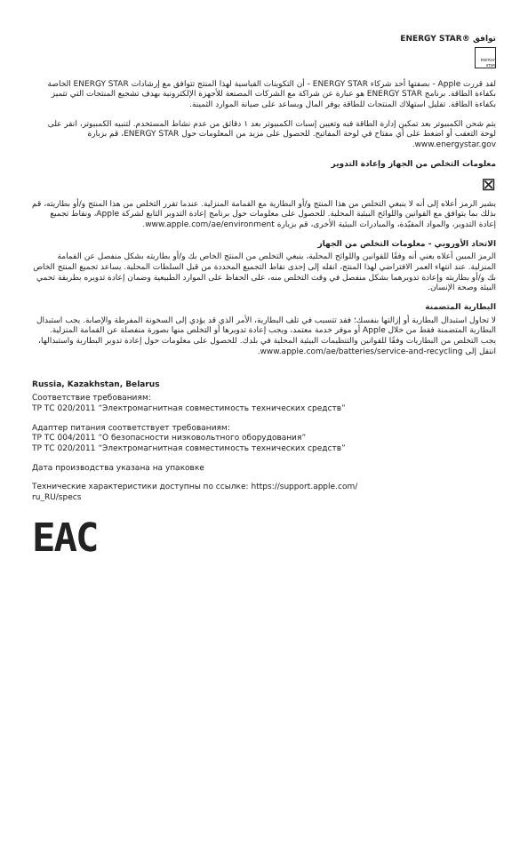توافق ®ENERGY STAR
ENERGY STAR
لقد قررت Apple - بصفتها أحد شركاء ENERGY STAR - أن التكوينات القياسية لهذا المنتج تتوافق مع إرشادات ENERGY STAR الخاصة بكفاءة الطاقة. برنامج ENERGY STAR هو عبارة عن شراكة مع الشركات المصنعة للأجهزة الإلكترونية بهدف تشجيع المنتجات التي تتميز بكفاءة الطاقة. تقليل استهلاك المنتجات للطاقة يوفر المال ويساعد على صيانة الموارد الثمينة.
يتم شحن الكمبيوتر بعد تمكين إدارة الطاقة فيه وتعيين إسبات الكمبيوتر بعد ١ دقائق من عدم نشاط المستخدم. لتنبيه الكمبيوتر، انقر على لوحة التعقب أو اضغط على أي مفتاح في لوحة المفاتيح. للحصول على مزيد من المعلومات حول ENERGY STAR، قم بزيارة www.energystar.gov.
معلومات التخلص من الجهاز وإعادة التدوير
⊠
يشير الرمز أعلاه إلى أنه لا ينبغي التخلص من هذا المنتج و/أو البطارية مع القمامة المنزلية. عندما تقرر التخلص من هذا المنتج و/أو بطاريته، قم بذلك بما يتوافق مع القوانين واللوائح البيئية المحلية. للحصول على معلومات حول برنامج إعادة التدوير التابع لشركة Apple، ونقاط تجميع إعادة التدوير، والمواد المقيّدة، والمبادرات البيئية الأخرى، قم بزيارة www.apple.com/ae/environment.
الاتحاد الأوروبي - معلومات التخلص من الجهاز
الرمز المبين أعلاه يعني أنه وفقًا للقوانين واللوائح المحلية، ينبغي التخلص من المنتج الخاص بك و/أو بطاريته بشكل منفصل عن القمامة المنزلية. عند انتهاء العمر الافتراضي لهذا المنتج، انقله إلى إحدى نقاط التجميع المحددة من قبل السلطات المحلية. يساعد تجميع المنتج الخاص بك و/أو بطاريته وإعادة تدويرهما بشكل منفصل في وقت التخلص منه، على الحفاظ على الموارد الطبيعية وضمان إعادة تدويره بطريقة تحمي البيئة وصحة الإنسان.
البطارية المتضمنة
لا تحاول استبدال البطارية أو إزالتها بنفسك؛ فقد تتسبب في تلف البطارية، الأمر الذي قد يؤدي إلى السخونة المفرطة والإصابة. يجب استبدال البطارية المتضمنة فقط من خلال Apple أو موفر خدمة معتمد، ويجب إعادة تدويرها أو التخلص منها بصورة منفصلة عن القمامة المنزلية. يجب التخلص من البطاريات وفقًا للقوانين والتنظيمات البيئية المحلية في بلدك. للحصول على معلومات حول إعادة تدوير البطارية واستبدالها، انتقل إلى www.apple.com/ae/batteries/service-and-recycling.
Russia, Kazakhstan, Belarus
Соответствие требованиям:
ТР ТС 020/2011 “Электромагнитная совместимость технических средств”
Адаптер питания соответствует требованиям:
ТР ТС 004/2011 “О безопасности низковольтного оборудования”
ТР ТС 020/2011 “Электромагнитная совместимость технических средств”
Дата производства указана на упаковке
Технические характеристики доступны по ссылке: https://support.apple.com/
ru_RU/specs
EAC